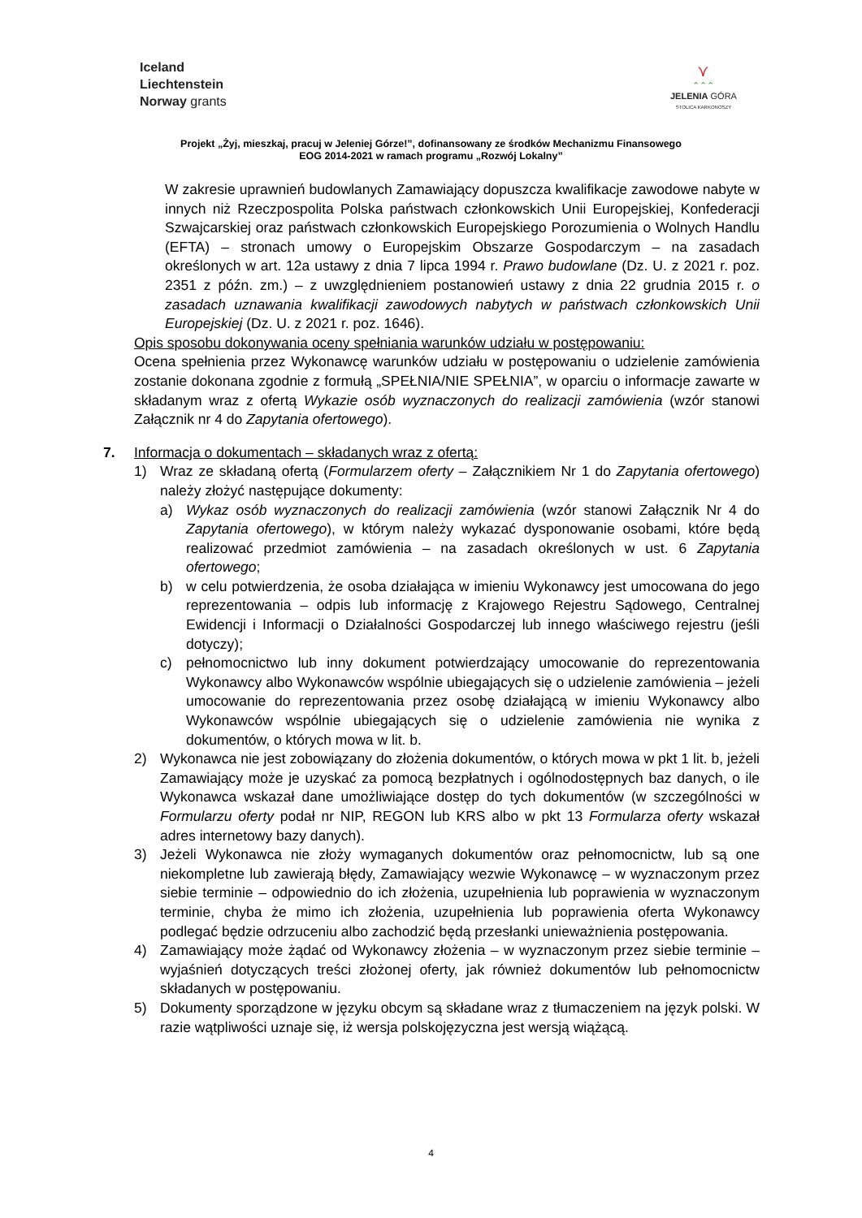Iceland
Liechtenstein
Norway grants
⋎
⌃⌃⌃
JELENIA GÓRA
STOLICA KARKONOSZY
Projekt „Żyj, mieszkaj, pracuj w Jeleniej Górze!”, dofinansowany ze środków Mechanizmu Finansowego
EOG 2014-2021 w ramach programu „Rozwój Lokalny”
W zakresie uprawnień budowlanych Zamawiający dopuszcza kwalifikacje zawodowe nabyte w innych niż Rzeczpospolita Polska państwach członkowskich Unii Europejskiej, Konfederacji Szwajcarskiej oraz państwach członkowskich Europejskiego Porozumienia o Wolnych Handlu (EFTA) – stronach umowy o Europejskim Obszarze Gospodarczym – na zasadach określonych w art. 12a ustawy z dnia 7 lipca 1994 r. Prawo budowlane (Dz. U. z 2021 r. poz. 2351 z późn. zm.) – z uwzględnieniem postanowień ustawy z dnia 22 grudnia 2015 r. o zasadach uznawania kwalifikacji zawodowych nabytych w państwach członkowskich Unii Europejskiej (Dz. U. z 2021 r. poz. 1646).
Opis sposobu dokonywania oceny spełniania warunków udziału w postępowaniu:
Ocena spełnienia przez Wykonawcę warunków udziału w postępowaniu o udzielenie zamówienia zostanie dokonana zgodnie z formułą „SPEŁNIA/NIE SPEŁNIA”, w oparciu o informacje zawarte w składanym wraz z ofertą Wykazie osób wyznaczonych do realizacji zamówienia (wzór stanowi Załącznik nr 4 do Zapytania ofertowego).
7. Informacja o dokumentach – składanych wraz z ofertą:
1) Wraz ze składaną ofertą (Formularzem oferty – Załącznikiem Nr 1 do Zapytania ofertowego) należy złożyć następujące dokumenty:
a) Wykaz osób wyznaczonych do realizacji zamówienia (wzór stanowi Załącznik Nr 4 do Zapytania ofertowego), w którym należy wykazać dysponowanie osobami, które będą realizować przedmiot zamówienia – na zasadach określonych w ust. 6 Zapytania ofertowego;
b) w celu potwierdzenia, że osoba działająca w imieniu Wykonawcy jest umocowana do jego reprezentowania – odpis lub informację z Krajowego Rejestru Sądowego, Centralnej Ewidencji i Informacji o Działalności Gospodarczej lub innego właściwego rejestru (jeśli dotyczy);
c) pełnomocnictwo lub inny dokument potwierdzający umocowanie do reprezentowania Wykonawcy albo Wykonawców wspólnie ubiegających się o udzielenie zamówienia – jeżeli umocowanie do reprezentowania przez osobę działającą w imieniu Wykonawcy albo Wykonawców wspólnie ubiegających się o udzielenie zamówienia nie wynika z dokumentów, o których mowa w lit. b.
2) Wykonawca nie jest zobowiązany do złożenia dokumentów, o których mowa w pkt 1 lit. b, jeżeli Zamawiający może je uzyskać za pomocą bezpłatnych i ogólnodostępnych baz danych, o ile Wykonawca wskazał dane umożliwiające dostęp do tych dokumentów (w szczególności w Formularzu oferty podał nr NIP, REGON lub KRS albo w pkt 13 Formularza oferty wskazał adres internetowy bazy danych).
3) Jeżeli Wykonawca nie złoży wymaganych dokumentów oraz pełnomocnictw, lub są one niekompletne lub zawierają błędy, Zamawiający wezwie Wykonawcę – w wyznaczonym przez siebie terminie – odpowiednio do ich złożenia, uzupełnienia lub poprawienia w wyznaczonym terminie, chyba że mimo ich złożenia, uzupełnienia lub poprawienia oferta Wykonawcy podlegać będzie odrzuceniu albo zachodzić będą przesłanki unieważnienia postępowania.
4) Zamawiający może żądać od Wykonawcy złożenia – w wyznaczonym przez siebie terminie – wyjaśnień dotyczących treści złożonej oferty, jak również dokumentów lub pełnomocnictw składanych w postępowaniu.
5) Dokumenty sporządzone w języku obcym są składane wraz z tłumaczeniem na język polski. W razie wątpliwości uznaje się, iż wersja polskojęzyczna jest wersją wiążącą.
4